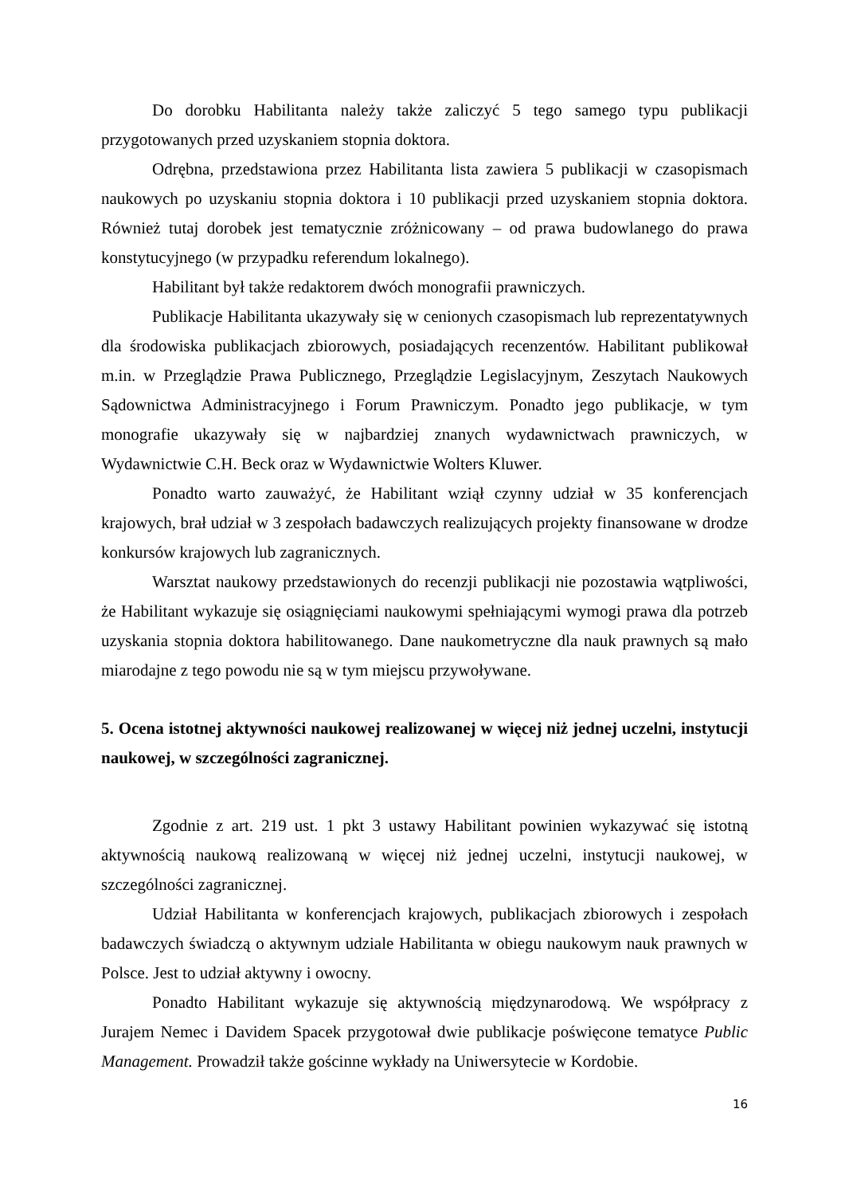Do dorobku Habilitanta należy także zaliczyć 5 tego samego typu publikacji przygotowanych przed uzyskaniem stopnia doktora.
Odrębna, przedstawiona przez Habilitanta lista zawiera 5 publikacji w czasopismach naukowych po uzyskaniu stopnia doktora i 10 publikacji przed uzyskaniem stopnia doktora. Również tutaj dorobek jest tematycznie zróżnicowany – od prawa budowlanego do prawa konstytucyjnego (w przypadku referendum lokalnego).
Habilitant był także redaktorem dwóch monografii prawniczych.
Publikacje Habilitanta ukazywały się w cenionych czasopismach lub reprezentatywnych dla środowiska publikacjach zbiorowych, posiadających recenzentów. Habilitant publikował m.in. w Przeglądzie Prawa Publicznego, Przeglądzie Legislacyjnym, Zeszytach Naukowych Sądownictwa Administracyjnego i Forum Prawniczym. Ponadto jego publikacje, w tym monografie ukazywały się w najbardziej znanych wydawnictwach prawniczych, w Wydawnictwie C.H. Beck oraz w Wydawnictwie Wolters Kluwer.
Ponadto warto zauważyć, że Habilitant wziął czynny udział w 35 konferencjach krajowych, brał udział w 3 zespołach badawczych realizujących projekty finansowane w drodze konkursów krajowych lub zagranicznych.
Warsztat naukowy przedstawionych do recenzji publikacji nie pozostawia wątpliwości, że Habilitant wykazuje się osiągnięciami naukowymi spełniającymi wymogi prawa dla potrzeb uzyskania stopnia doktora habilitowanego. Dane naukometryczne dla nauk prawnych są mało miarodajne z tego powodu nie są w tym miejscu przywoływane.
5. Ocena istotnej aktywności naukowej realizowanej w więcej niż jednej uczelni, instytucji naukowej, w szczególności zagranicznej.
Zgodnie z art. 219 ust. 1 pkt 3 ustawy Habilitant powinien wykazywać się istotną aktywnością naukową realizowaną w więcej niż jednej uczelni, instytucji naukowej, w szczególności zagranicznej.
Udział Habilitanta w konferencjach krajowych, publikacjach zbiorowych i zespołach badawczych świadczą o aktywnym udziale Habilitanta w obiegu naukowym nauk prawnych w Polsce. Jest to udział aktywny i owocny.
Ponadto Habilitant wykazuje się aktywnością międzynarodową. We współpracy z Jurajem Nemec i Davidem Spacek przygotował dwie publikacje poświęcone tematyce Public Management. Prowadził także gościnne wykłady na Uniwersytecie w Kordobie.
16